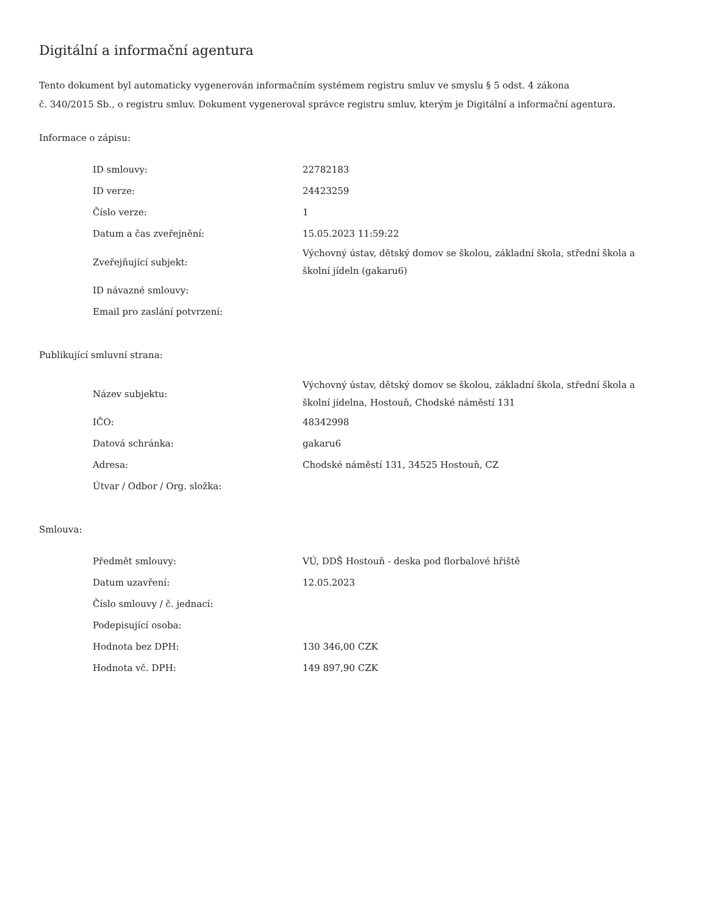Digitální a informační agentura
Tento dokument byl automaticky vygenerován informačním systémem registru smluv ve smyslu § 5 odst. 4 zákona
č. 340/2015 Sb., o registru smluv. Dokument vygeneroval správce registru smluv, kterým je Digitální a informační agentura.
Informace o zápisu:
| ID smlouvy: | 22782183 |
| ID verze: | 24423259 |
| Číslo verze: | 1 |
| Datum a čas zveřejnění: | 15.05.2023 11:59:22 |
| Zveřejňující subjekt: | Výchovný ústav, dětský domov se školou, základní škola, střední škola a školní jídeln (gakaru6) |
| ID návazné smlouvy: | |
| Email pro zaslání potvrzení: | |
Publikující smluvní strana:
| Název subjektu: | Výchovný ústav, dětský domov se školou, základní škola, střední škola a školní jídelna, Hostouň, Chodské náměstí 131 |
| IČO: | 48342998 |
| Datová schránka: | gakaru6 |
| Adresa: | Chodské náměstí 131, 34525 Hostouň, CZ |
| Útvar / Odbor / Org. složka: | |
Smlouva:
| Předmět smlouvy: | VÚ, DDŠ Hostouň - deska pod florbalové hřiště |
| Datum uzavření: | 12.05.2023 |
| Číslo smlouvy / č. jednací: | |
| Podepisující osoba: | |
| Hodnota bez DPH: | 130 346,00 CZK |
| Hodnota vč. DPH: | 149 897,90 CZK |